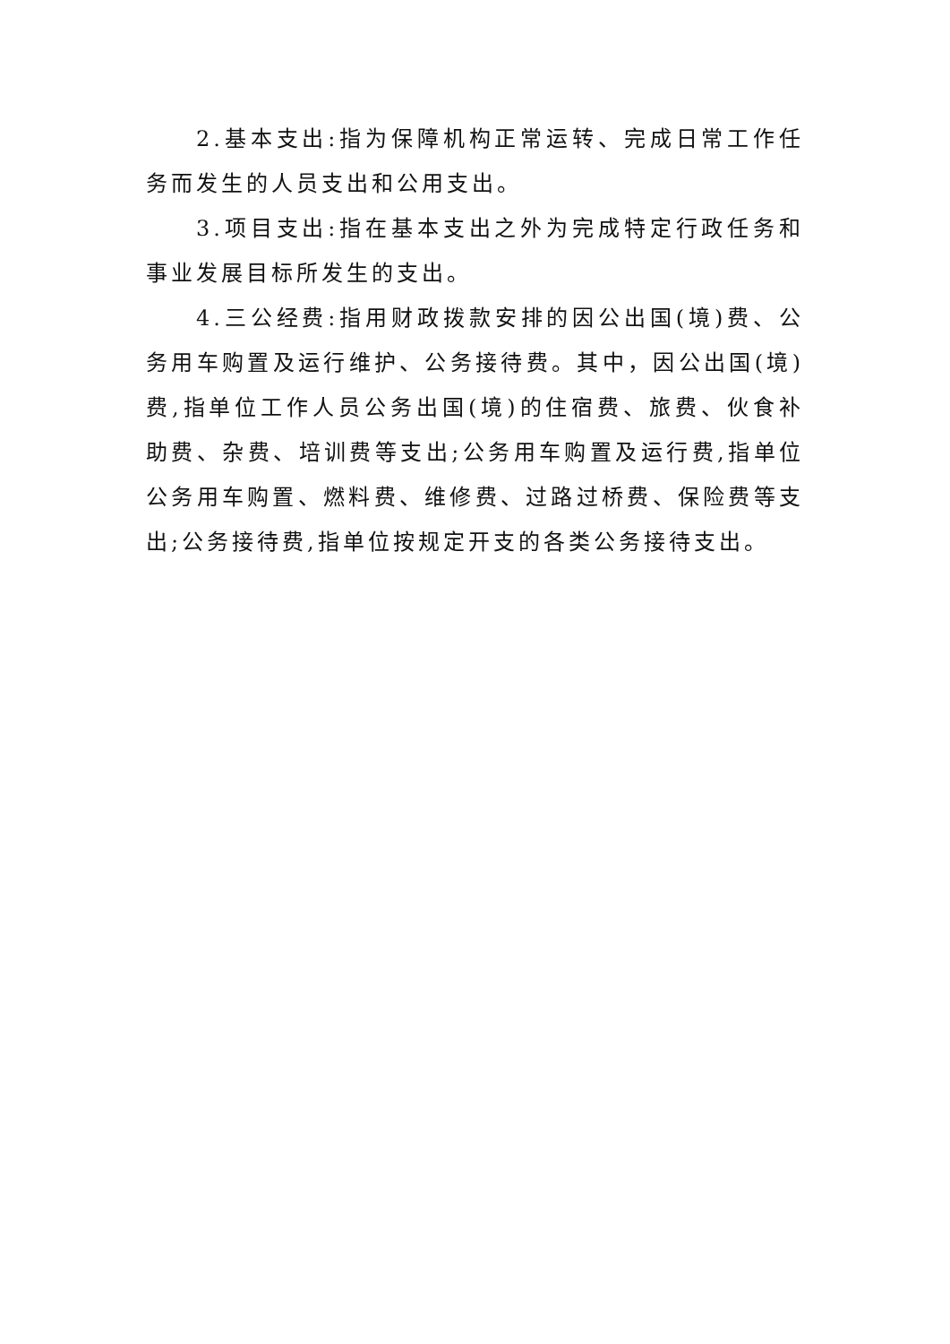2.基本支出:指为保障机构正常运转、完成日常工作任务而发生的人员支出和公用支出。
3.项目支出:指在基本支出之外为完成特定行政任务和事业发展目标所发生的支出。
4.三公经费:指用财政拨款安排的因公出国(境)费、公务用车购置及运行维护、公务接待费。其中，因公出国(境)费,指单位工作人员公务出国(境)的住宿费、旅费、伙食补助费、杂费、培训费等支出;公务用车购置及运行费,指单位公务用车购置、燃料费、维修费、过路过桥费、保险费等支出;公务接待费,指单位按规定开支的各类公务接待支出。